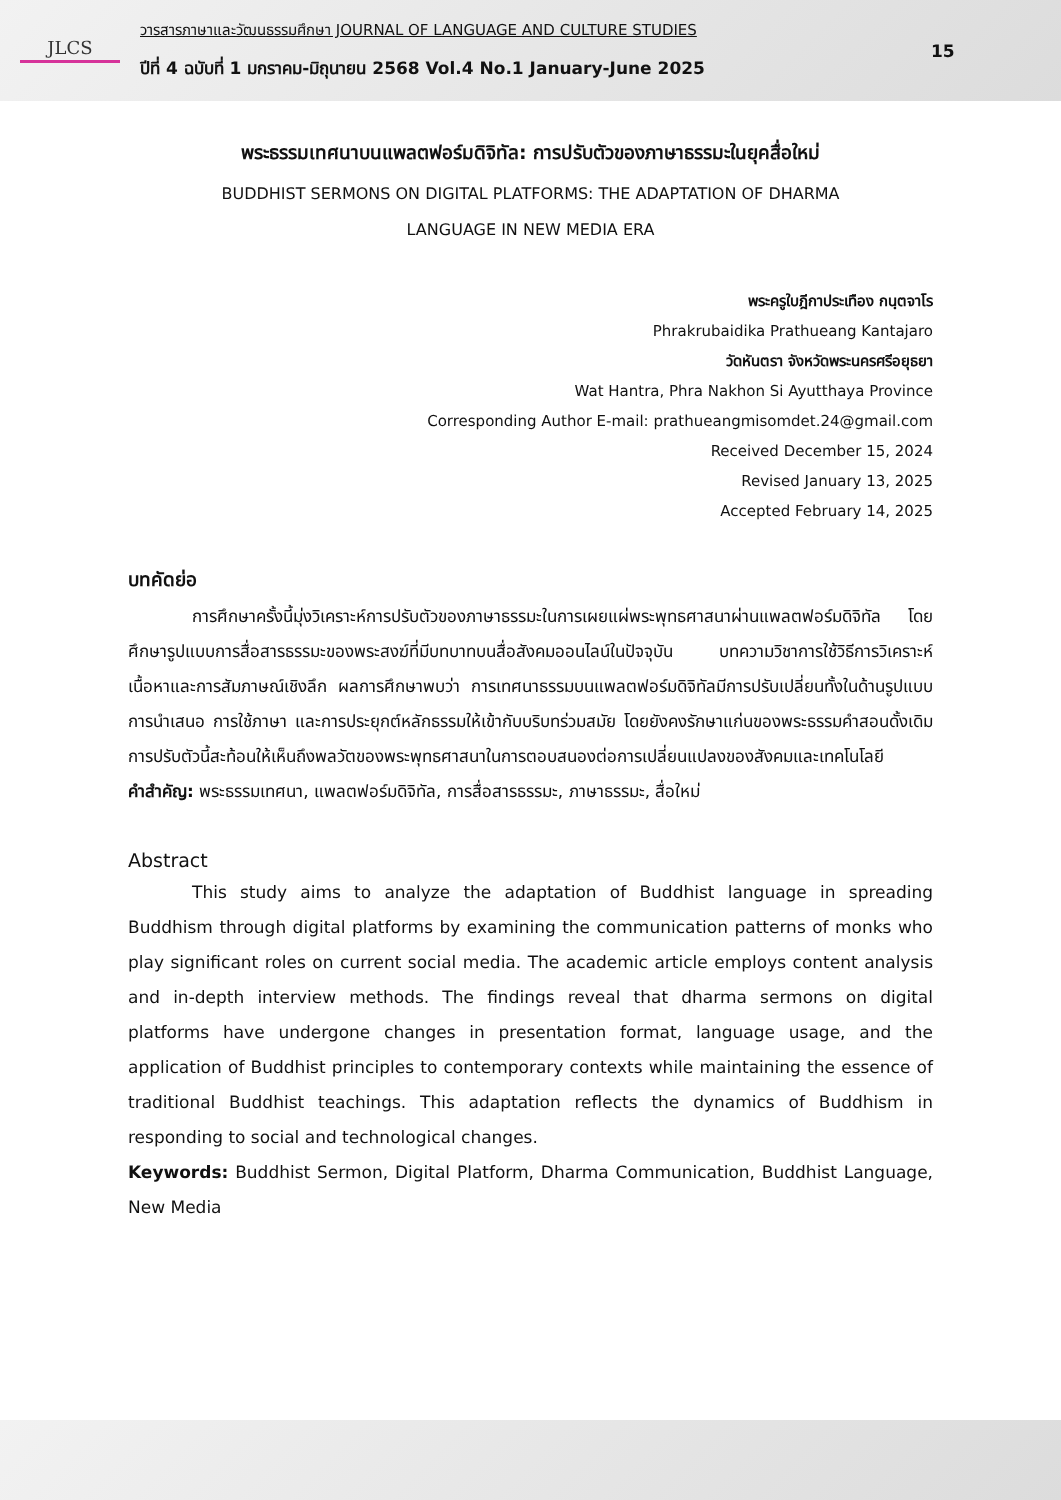JLCS
วารสารภาษาและวัฒนธรรมศึกษา JOURNAL OF LANGUAGE AND CULTURE STUDIES
ปีที่ 4 ฉบับที่ 1 มกราคม-มิถุนายน 2568 Vol.4 No.1 January-June 2025
15
พระธรรมเทศนาบนแพลตฟอร์มดิจิทัล: การปรับตัวของภาษาธรรมะในยุคสื่อใหม่
BUDDHIST SERMONS ON DIGITAL PLATFORMS: THE ADAPTATION OF DHARMA
LANGUAGE IN NEW MEDIA ERA
พระครูใบฎีกาประเทือง กนฺตจาโร
Phrakrubaidika Prathueang Kantajaro
วัดหันตรา จังหวัดพระนครศรีอยุธยา
Wat Hantra, Phra Nakhon Si Ayutthaya Province
Corresponding Author E-mail: prathueangmisomdet.24@gmail.com
Received December 15, 2024
Revised January 13, 2025
Accepted February 14, 2025
บทคัดย่อ
การศึกษาครั้งนี้มุ่งวิเคราะห์การปรับตัวของภาษาธรรมะในการเผยแผ่พระพุทธศาสนาผ่านแพลตฟอร์มดิจิทัล โดยศึกษารูปแบบการสื่อสารธรรมะของพระสงฆ์ที่มีบทบาทบนสื่อสังคมออนไลน์ในปัจจุบัน บทความวิชาการใช้วิธีการวิเคราะห์เนื้อหาและการสัมภาษณ์เชิงลึก ผลการศึกษาพบว่า การเทศนาธรรมบนแพลตฟอร์มดิจิทัลมีการปรับเปลี่ยนทั้งในด้านรูปแบบการนำเสนอ การใช้ภาษา และการประยุกต์หลักธรรมให้เข้ากับบริบทร่วมสมัย โดยยังคงรักษาแก่นของพระธรรมคำสอนดั้งเดิม การปรับตัวนี้สะท้อนให้เห็นถึงพลวัตของพระพุทธศาสนาในการตอบสนองต่อการเปลี่ยนแปลงของสังคมและเทคโนโลยี
คำสำคัญ: พระธรรมเทศนา, แพลตฟอร์มดิจิทัล, การสื่อสารธรรมะ, ภาษาธรรมะ, สื่อใหม่
Abstract
This study aims to analyze the adaptation of Buddhist language in spreading Buddhism through digital platforms by examining the communication patterns of monks who play significant roles on current social media. The academic article employs content analysis and in-depth interview methods. The findings reveal that dharma sermons on digital platforms have undergone changes in presentation format, language usage, and the application of Buddhist principles to contemporary contexts while maintaining the essence of traditional Buddhist teachings. This adaptation reflects the dynamics of Buddhism in responding to social and technological changes.
Keywords: Buddhist Sermon, Digital Platform, Dharma Communication, Buddhist Language, New Media